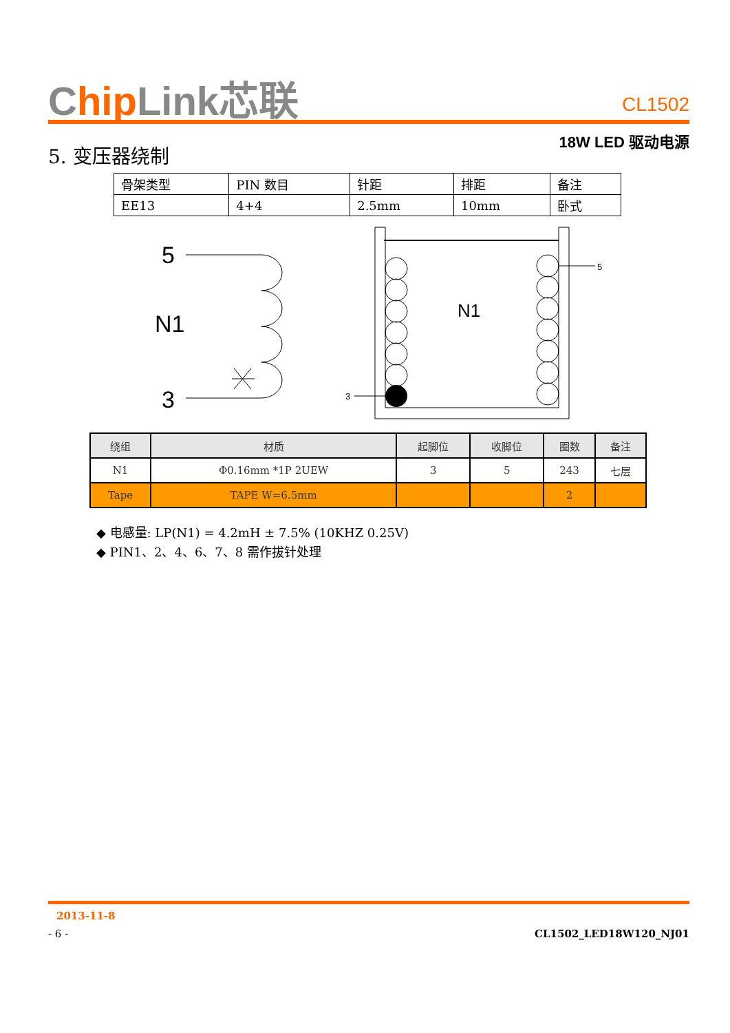Chip Link芯联
CL1502
18W LED 驱动电源
5. 变压器绕制
| 骨架类型 | PIN 数目 | 针距 | 排距 | 备注 |
| EE13 | 4+4 | 2.5mm | 10mm | 卧式 |
5
N1
3
N1
5
3
| 绕组 | 材质 | 起脚位 | 收脚位 | 圈数 | 备注 |
| --- | --- | --- | --- | --- | --- |
| N1 | Φ0.16mm *1P 2UEW | 3 | 5 | 243 | 七层 |
| Tape | TAPE W=6.5mm | | | 2 | |
◆ 电感量: LP(N1) = 4.2mH ± 7.5% (10KHZ 0.25V)
◆ PIN1、2、4、6、7、8 需作拔针处理
2013-11-8
- 6 - CL1502_LED18W120_NJ01